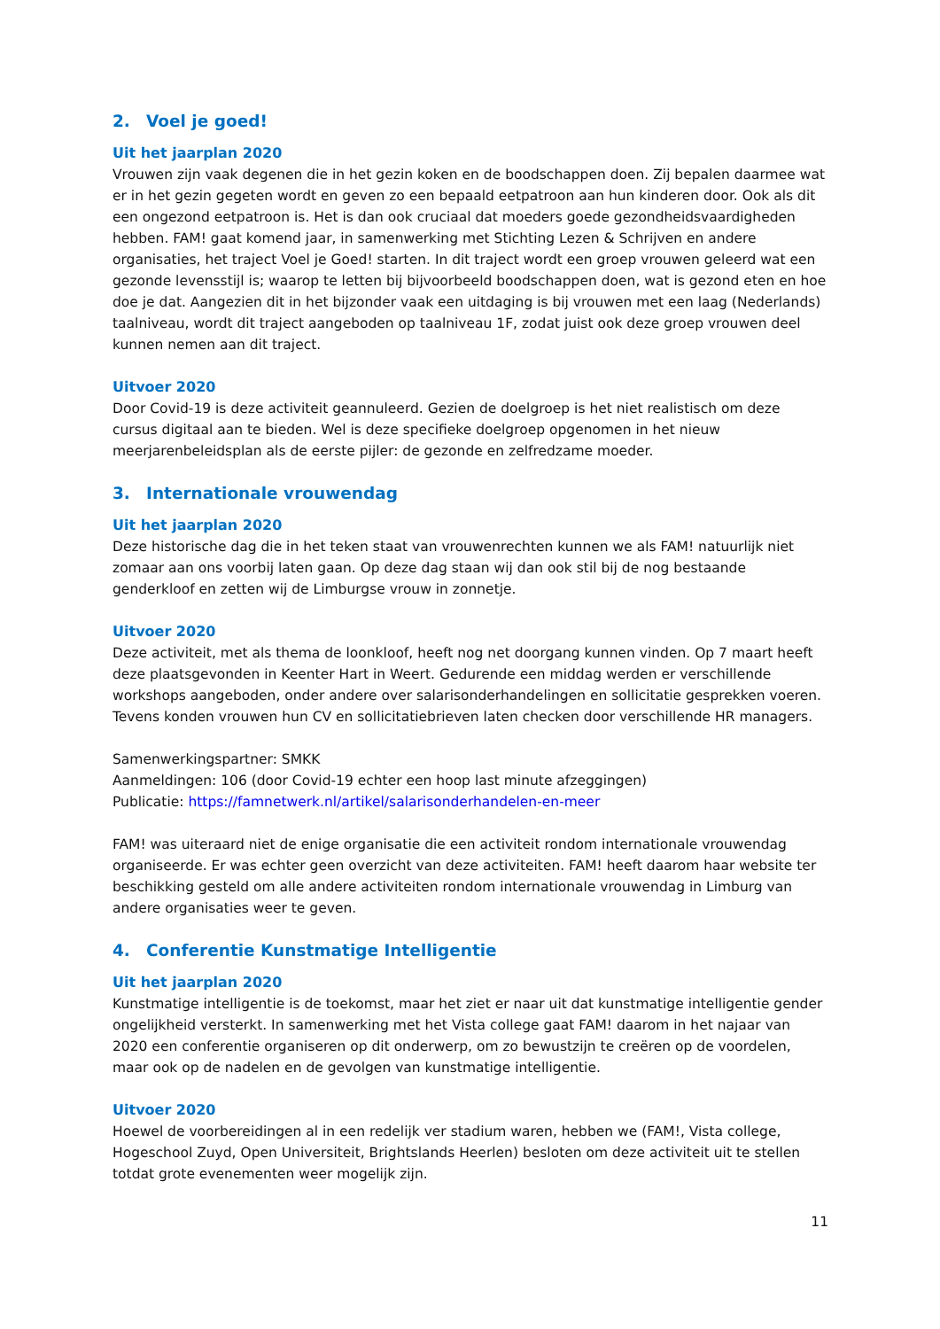2. Voel je goed!
Uit het jaarplan 2020
Vrouwen zijn vaak degenen die in het gezin koken en de boodschappen doen. Zij bepalen daarmee wat er in het gezin gegeten wordt en geven zo een bepaald eetpatroon aan hun kinderen door. Ook als dit een ongezond eetpatroon is. Het is dan ook cruciaal dat moeders goede gezondheidsvaardigheden hebben. FAM! gaat komend jaar, in samenwerking met Stichting Lezen & Schrijven en andere organisaties, het traject Voel je Goed! starten. In dit traject wordt een groep vrouwen geleerd wat een gezonde levensstijl is; waarop te letten bij bijvoorbeeld boodschappen doen, wat is gezond eten en hoe doe je dat. Aangezien dit in het bijzonder vaak een uitdaging is bij vrouwen met een laag (Nederlands) taalniveau, wordt dit traject aangeboden op taalniveau 1F, zodat juist ook deze groep vrouwen deel kunnen nemen aan dit traject.
Uitvoer 2020
Door Covid-19 is deze activiteit geannuleerd. Gezien de doelgroep is het niet realistisch om deze cursus digitaal aan te bieden. Wel is deze specifieke doelgroep opgenomen in het nieuw meerjarenbeleidsplan als de eerste pijler: de gezonde en zelfredzame moeder.
3. Internationale vrouwendag
Uit het jaarplan 2020
Deze historische dag die in het teken staat van vrouwenrechten kunnen we als FAM! natuurlijk niet zomaar aan ons voorbij laten gaan. Op deze dag staan wij dan ook stil bij de nog bestaande genderkloof en zetten wij de Limburgse vrouw in zonnetje.
Uitvoer 2020
Deze activiteit, met als thema de loonkloof, heeft nog net doorgang kunnen vinden. Op 7 maart heeft deze plaatsgevonden in Keenter Hart in Weert. Gedurende een middag werden er verschillende workshops aangeboden, onder andere over salarisonderhandelingen en sollicitatie gesprekken voeren. Tevens konden vrouwen hun CV en sollicitatiebrieven laten checken door verschillende HR managers.
Samenwerkingspartner: SMKK
Aanmeldingen: 106 (door Covid-19 echter een hoop last minute afzeggingen)
Publicatie: https://famnetwerk.nl/artikel/salarisonderhandelen-en-meer
FAM! was uiteraard niet de enige organisatie die een activiteit rondom internationale vrouwendag organiseerde. Er was echter geen overzicht van deze activiteiten. FAM! heeft daarom haar website ter beschikking gesteld om alle andere activiteiten rondom internationale vrouwendag in Limburg van andere organisaties weer te geven.
4. Conferentie Kunstmatige Intelligentie
Uit het jaarplan 2020
Kunstmatige intelligentie is de toekomst, maar het ziet er naar uit dat kunstmatige intelligentie gender ongelijkheid versterkt. In samenwerking met het Vista college gaat FAM! daarom in het najaar van 2020 een conferentie organiseren op dit onderwerp, om zo bewustzijn te creëren op de voordelen, maar ook op de nadelen en de gevolgen van kunstmatige intelligentie.
Uitvoer 2020
Hoewel de voorbereidingen al in een redelijk ver stadium waren, hebben we (FAM!, Vista college, Hogeschool Zuyd, Open Universiteit, Brightslands Heerlen) besloten om deze activiteit uit te stellen totdat grote evenementen weer mogelijk zijn.
11